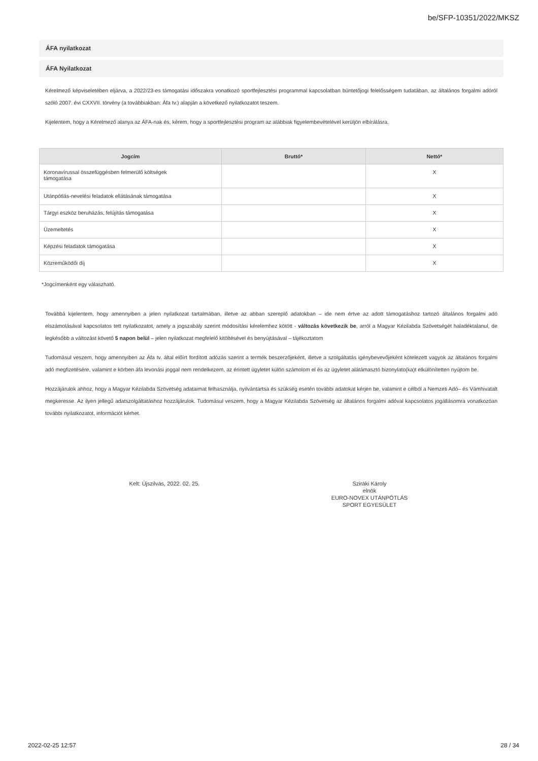be/SFP-10351/2022/MKSZ
ÁFA nyilatkozat
ÁFA Nyilatkozat
Kérelmező képviseletében eljárva, a 2022/23-es támogatási időszakra vonatkozó sportfejlesztési programmal kapcsolatban büntetőjogi felelősségem tudatában, az általános forgalmi adóról szóló 2007. évi CXXVII. törvény (a továbbiakban: Áfa tv.) alapján a következő nyilatkozatot teszem.
Kijelentem, hogy a Kérelmező alanya az ÁFA-nak és, kérem, hogy a sportfejlesztési program az alábbiak figyelembevételével kerüljön elbírálásra.
| Jogcím | Bruttó* | Nettó* |
| --- | --- | --- |
| Koronavírussal összefüggésben felmerülő költségek támogatása | | X |
| Utánpótlás-nevelési feladatok ellátásának támogatása | | X |
| Tárgyi eszköz beruházás, felújítás támogatása | | X |
| Üzemeltetés | | X |
| Képzési feladatok támogatása | | X |
| Közreműködői díj | | X |
*Jogcímenként egy válaszható.
Továbbá kijelentem, hogy amennyiben a jelen nyilatkozat tartalmában, illetve az abban szereplő adatokban – ide nem értve az adott támogatáshoz tartozó általános forgalmi adó elszámolásával kapcsolatos tett nyilatkozatot, amely a jogszabály szerint módosítási kérelemhez kötött - változás következik be, arról a Magyar Kézilabda Szövetségét haladéktalanul, de legkésőbb a változást követő 5 napon belül – jelen nyilatkozat megfelelő kitöltésével és benyújtásával – tájékoztatom
Tudomásul veszem, hogy amennyiben az Áfa tv. által előírt fordított adózás szerint a termék beszerzőjeként, illetve a szolgáltatás igénybevevőjeként kötelezett vagyok az általános forgalmi adó megfizetésére, valamint e körben áfa levonási joggal nem rendelkezem, az érintett ügyletet külön számolom el és az ügyletet alátámasztó bizonylato(ka)t elkülönítetten nyújtom be.
Hozzájárulok ahhoz, hogy a Magyar Kézilabda Szövetség adataimat felhasználja, nyilvántartsa és szükség esetén további adatokat kérjen be, valamint e célból a Nemzeti Adó– és Vámhivatalt megkeresse. Az ilyen jellegű adatszolgáltatáshoz hozzájárulok. Tudomásul veszem, hogy a Magyar Kézilabda Szövetség az általános forgalmi adóval kapcsolatos jogállásomra vonatkozóan további nyilatkozatot, információt kérhet.
Kelt: Újszilvás, 2022. 02. 25. Sziráki Károly
elnök
EURO-NOVEX UTÁNPÓTLÁS SPORT EGYESÜLET
2022-02-25 12:57 28 / 34